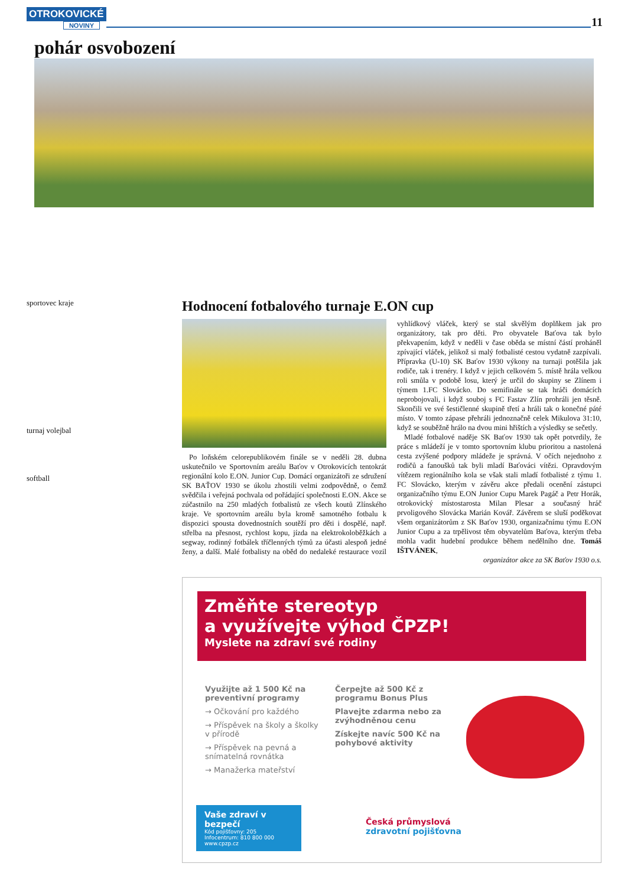OTROKOVICKÉ
NOVINY
11
pohár osvobození
sportovec kraje
turnaj volejbal
softball
Hodnocení fotbalového turnaje E.ON cup
Po loňském celorepublikovém finále se v neděli 28. dubna uskutečnilo ve Sportovním areálu Baťov v Otrokovicích tentokrát regionální kolo E.ON. Junior Cup. Domácí organizátoři ze sdružení SK BAŤOV 1930 se úkolu zhostili velmi zodpovědně, o čemž svědčila i veřejná pochvala od pořádající společnosti E.ON. Akce se zúčastnilo na 250 mladých fotbalistů ze všech koutů Zlínského kraje. Ve sportovním areálu byla kromě samotného fotbalu k dispozici spousta dovednostních soutěží pro děti i dospělé, např. střelba na přesnost, rychlost kopu, jízda na elektrokoloběžkách a segway, rodinný fotbálek tříčlenných týmů za účasti alespoň jedné ženy, a další. Malé fotbalisty na oběd do nedaleké restaurace vozil vyhlídkový vláček, který se stal skvělým doplňkem jak pro organizátory, tak pro děti. Pro obyvatele Baťova tak bylo překvapením, když v neděli v čase oběda se místní částí proháněl zpívající vláček, jelikož si malý fotbalisté cestou vydatně zazpívali. Přípravka (U-10) SK Baťov 1930 výkony na turnaji potěšila jak rodiče, tak i trenéry. I když v jejich celkovém 5. místě hrála velkou roli smůla v podobě losu, který je určil do skupiny se Zlínem i týmem 1.FC Slovácko. Do semifinále se tak hráči domácích neprobojovali, i když souboj s FC Fastav Zlín prohráli jen těsně. Skončili ve své šestičlenné skupině třetí a hráli tak o konečné páté místo. V tomto zápase přehráli jednoznačně celek Mikulova 31:10, když se souběžně hrálo na dvou mini hřištích a výsledky se sečetly.
Mladé fotbalové naděje SK Baťov 1930 tak opět potvrdily, že práce s mládeží je v tomto sportovním klubu prioritou a nastolená cesta zvýšené podpory mládeže je správná. V očích nejednoho z rodičů a fanoušků tak byli mladí Baťováci vítězi. Opravdovým vítězem regionálního kola se však stali mladí fotbalisté z týmu 1. FC Slovácko, kterým v závěru akce předali ocenění zástupci organizačního týmu E.ON Junior Cupu Marek Pagáč a Petr Horák, otrokovický místostarosta Milan Plesar a současný hráč prvoligového Slovácka Marián Kovář. Závěrem se sluší poděkovat všem organizátorům z SK Baťov 1930, organizačnímu týmu E.ON Junior Cupu a za trpělivost těm obyvatelům Baťova, kterým třeba mohla vadit hudební produkce během nedělního dne. Tomáš IŠTVÁNEK,
organizátor akce za SK Baťov 1930 o.s.
Změňte stereotyp
a využívejte výhod ČPZP!
Myslete na zdraví své rodiny
Využijte až 1 500 Kč na preventivní programy
→ Očkování pro každého
→ Příspěvek na školy a školky v přírodě
→ Příspěvek na pevná a snímatelná rovnátka
→ Manažerka mateřství
Čerpejte až 500 Kč z programu Bonus Plus
Plavejte zdarma nebo za zvýhodněnou cenu
Získejte navíc 500 Kč na pohybové aktivity
Vaše zdraví v bezpečí
Kód pojišťovny: 205
Infocentrum: 810 800 000
www.cpzp.cz
Česká průmyslová
zdravotní pojišťovna